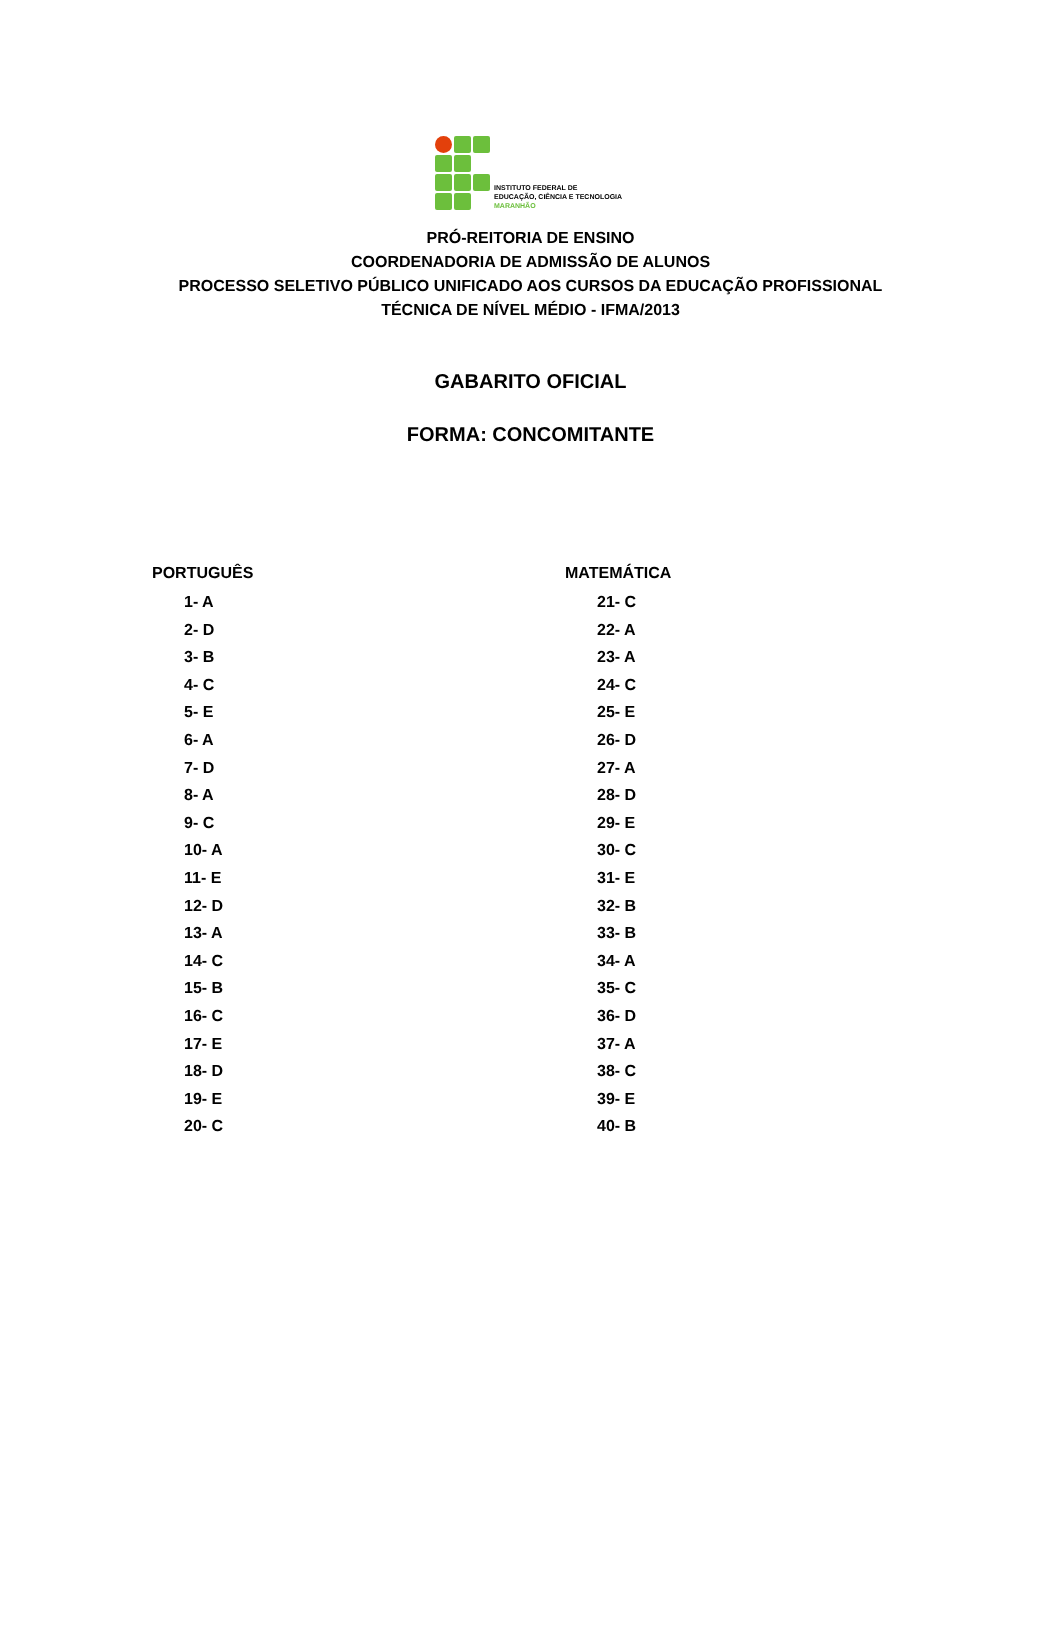INSTITUTO FEDERAL DE
EDUCAÇÃO, CIÊNCIA E TECNOLOGIA
MARANHÃO
PRÓ-REITORIA DE ENSINO
COORDENADORIA DE ADMISSÃO DE ALUNOS
PROCESSO SELETIVO PÚBLICO UNIFICADO AOS CURSOS DA EDUCAÇÃO PROFISSIONAL
TÉCNICA DE NÍVEL MÉDIO - IFMA/2013
GABARITO OFICIAL
FORMA: CONCOMITANTE
PORTUGUÊS
1- A
2- D
3- B
4- C
5- E
6- A
7- D
8- A
9- C
10- A
11- E
12- D
13- A
14- C
15- B
16- C
17- E
18- D
19- E
20- C
MATEMÁTICA
21- C
22- A
23- A
24- C
25- E
26- D
27- A
28- D
29- E
30- C
31- E
32- B
33- B
34- A
35- C
36- D
37- A
38- C
39- E
40- B